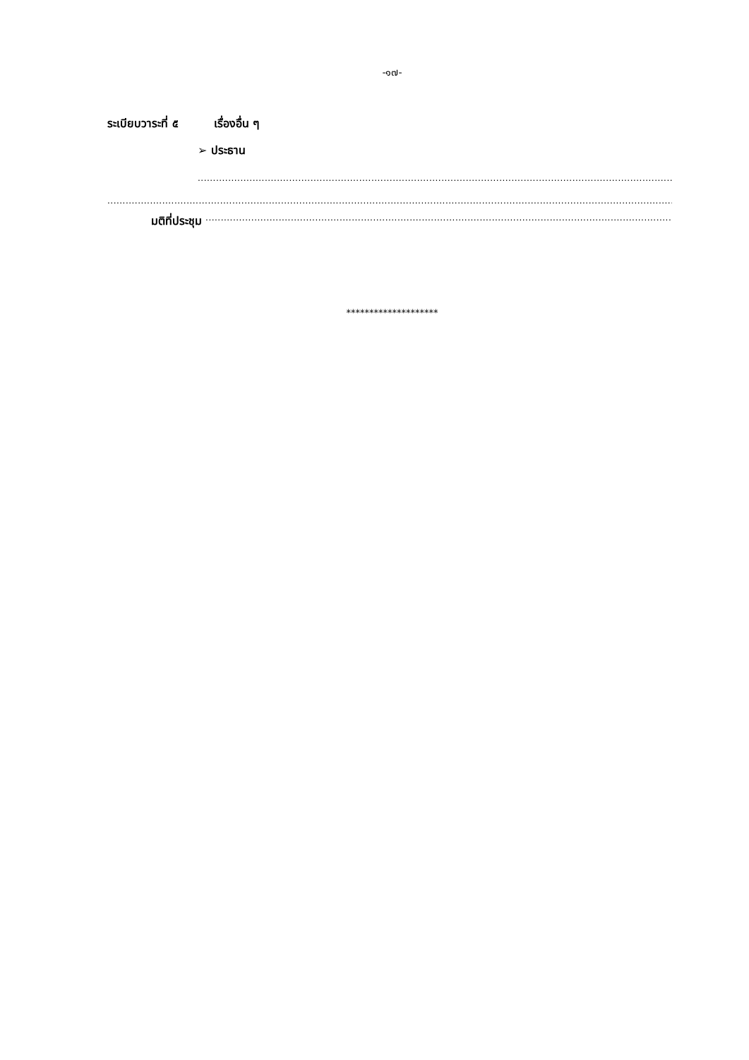-๑๗-
ระเบียบวาระที่ ๕ เรื่องอื่น ๆ
➢ ประธาน
..................................................................................................................................................................
..............................................................................................................................................................................................
มติที่ประชุม ..............................................................................................................................................................
********************